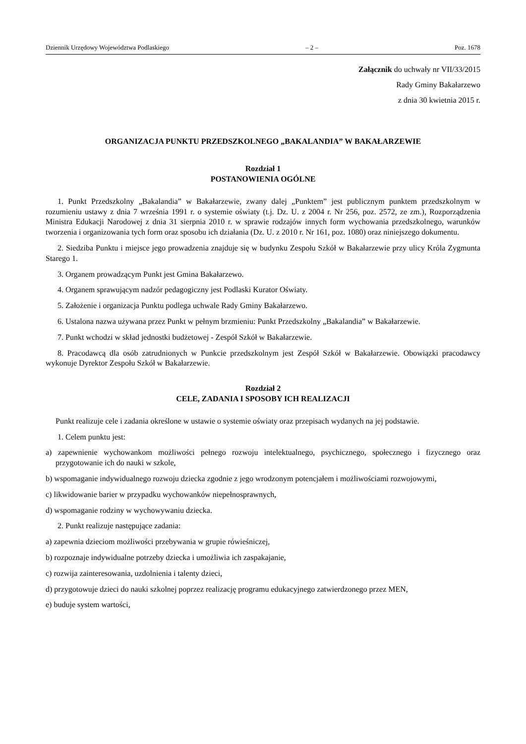Dziennik Urzędowy Województwa Podlaskiego – 2 – Poz. 1678
Załącznik do uchwały nr VII/33/2015
Rady Gminy Bakałarzewo
z dnia 30 kwietnia 2015 r.
ORGANIZACJA PUNKTU PRZEDSZKOLNEGO „BAKALANDIA” W BAKAŁARZEWIE
Rozdział 1
POSTANOWIENIA OGÓLNE
1. Punkt Przedszkolny „Bakalandia” w Bakałarzewie, zwany dalej „Punktem” jest publicznym punktem przedszkolnym w rozumieniu ustawy z dnia 7 września 1991 r. o systemie oświaty (t.j. Dz. U. z 2004 r. Nr 256, poz. 2572, ze zm.), Rozporządzenia Ministra Edukacji Narodowej z dnia 31 sierpnia 2010 r. w sprawie rodzajów innych form wychowania przedszkolnego, warunków tworzenia i organizowania tych form oraz sposobu ich działania (Dz. U. z 2010 r. Nr 161, poz. 1080) oraz niniejszego dokumentu.
2. Siedziba Punktu i miejsce jego prowadzenia znajduje się w budynku Zespołu Szkół w Bakałarzewie przy ulicy Króla Zygmunta Starego 1.
3. Organem prowadzącym Punkt jest Gmina Bakałarzewo.
4. Organem sprawującym nadzór pedagogiczny jest Podlaski Kurator Oświaty.
5. Założenie i organizacja Punktu podlega uchwale Rady Gminy Bakałarzewo.
6. Ustalona nazwa używana przez Punkt w pełnym brzmieniu: Punkt Przedszkolny „Bakalandia” w Bakałarzewie.
7. Punkt wchodzi w skład jednostki budżetowej - Zespół Szkół w Bakałarzewie.
8. Pracodawcą dla osób zatrudnionych w Punkcie przedszkolnym jest Zespół Szkół w Bakałarzewie. Obowiązki pracodawcy wykonuje Dyrektor Zespołu Szkół w Bakałarzewie.
Rozdział 2
CELE, ZADANIA I SPOSOBY ICH REALIZACJI
Punkt realizuje cele i zadania określone w ustawie o systemie oświaty oraz przepisach wydanych na jej podstawie.
1. Celem punktu jest:
a) zapewnienie wychowankom możliwości pełnego rozwoju intelektualnego, psychicznego, społecznego i fizycznego oraz przygotowanie ich do nauki w szkole,
b) wspomaganie indywidualnego rozwoju dziecka zgodnie z jego wrodzonym potencjałem i możliwościami rozwojowymi,
c) likwidowanie barier w przypadku wychowanków niepełnosprawnych,
d) wspomaganie rodziny w wychowywaniu dziecka.
2. Punkt realizuje następujące zadania:
a) zapewnia dzieciom możliwości przebywania w grupie rówieśniczej,
b) rozpoznaje indywidualne potrzeby dziecka i umożliwia ich zaspakajanie,
c) rozwija zainteresowania, uzdolnienia i talenty dzieci,
d) przygotowuje dzieci do nauki szkolnej poprzez realizację programu edukacyjnego zatwierdzonego przez MEN,
e) buduje system wartości,